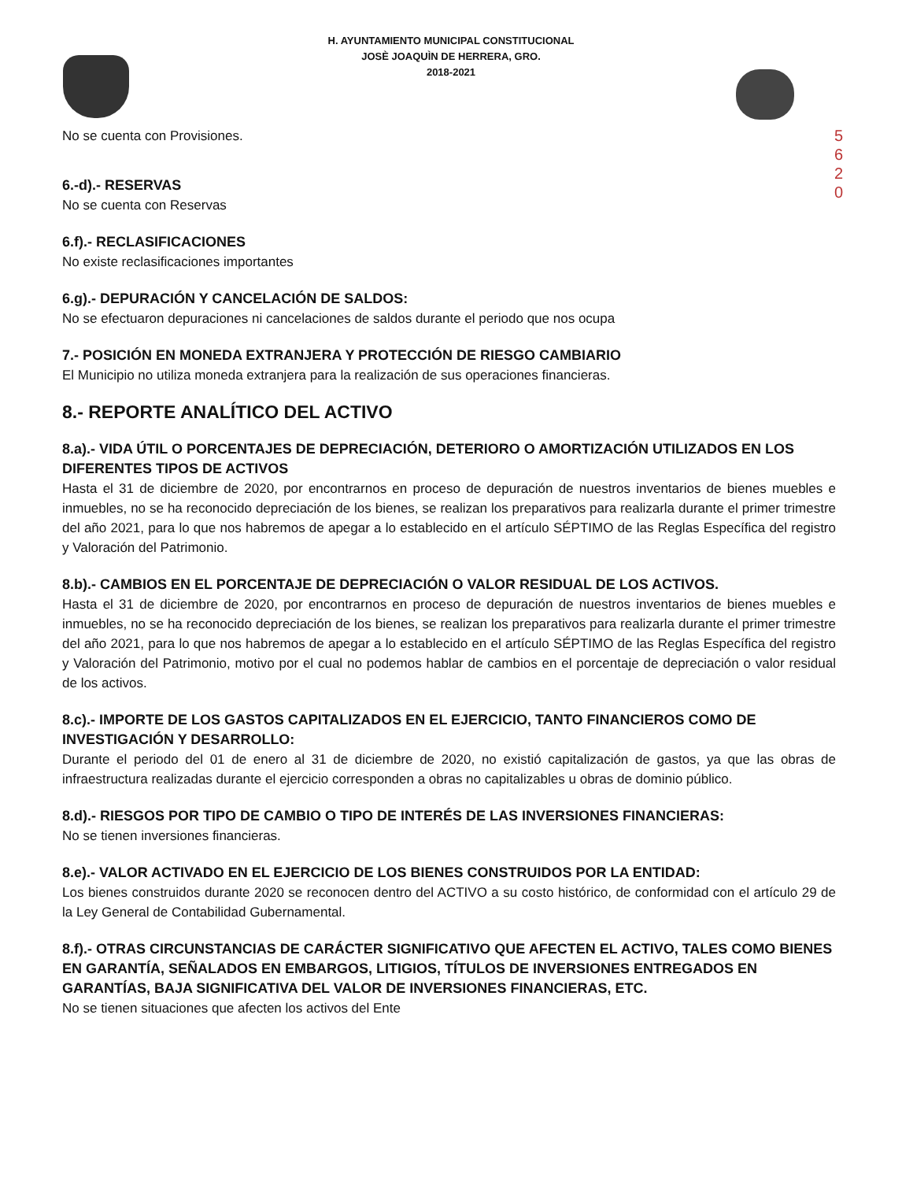5
6
2
0
H. AYUNTAMIENTO MUNICIPAL CONSTITUCIONAL
JOSÈ JOAQUÌN DE HERRERA, GRO.
2018-2021
No se cuenta con Provisiones.
6.-d).- RESERVAS
No se cuenta con Reservas
6.f).- RECLASIFICACIONES
No existe reclasificaciones importantes
6.g).- DEPURACIÓN Y CANCELACIÓN DE SALDOS:
No se efectuaron depuraciones ni cancelaciones de saldos durante el periodo que nos ocupa
7.- POSICIÓN EN MONEDA EXTRANJERA Y PROTECCIÓN DE RIESGO CAMBIARIO
El Municipio no utiliza moneda extranjera para la realización de sus operaciones financieras.
8.- REPORTE ANALÍTICO DEL ACTIVO
8.a).- VIDA ÚTIL O PORCENTAJES DE DEPRECIACIÓN, DETERIORO O AMORTIZACIÓN UTILIZADOS EN LOS DIFERENTES TIPOS DE ACTIVOS
Hasta el 31 de diciembre de 2020, por encontrarnos en proceso de depuración de nuestros inventarios de bienes muebles e inmuebles, no se ha reconocido depreciación de los bienes, se realizan los preparativos para realizarla durante el primer trimestre del año 2021, para lo que nos habremos de apegar a lo establecido en el artículo SÉPTIMO de las Reglas Específica del registro y Valoración del Patrimonio.
8.b).- CAMBIOS EN EL PORCENTAJE DE DEPRECIACIÓN O VALOR RESIDUAL DE LOS ACTIVOS.
Hasta el 31 de diciembre de 2020, por encontrarnos en proceso de depuración de nuestros inventarios de bienes muebles e inmuebles, no se ha reconocido depreciación de los bienes, se realizan los preparativos para realizarla durante el primer trimestre del año 2021, para lo que nos habremos de apegar a lo establecido en el artículo SÉPTIMO de las Reglas Específica del registro y Valoración del Patrimonio, motivo por el cual no podemos hablar de cambios en el porcentaje de depreciación o valor residual de los activos.
8.c).- IMPORTE DE LOS GASTOS CAPITALIZADOS EN EL EJERCICIO, TANTO FINANCIEROS COMO DE INVESTIGACIÓN Y DESARROLLO:
Durante el periodo del 01 de enero al 31 de diciembre de 2020, no existió capitalización de gastos, ya que las obras de infraestructura realizadas durante el ejercicio corresponden a obras no capitalizables u obras de dominio público.
8.d).- RIESGOS POR TIPO DE CAMBIO O TIPO DE INTERÉS DE LAS INVERSIONES FINANCIERAS:
No se tienen inversiones financieras.
8.e).- VALOR ACTIVADO EN EL EJERCICIO DE LOS BIENES CONSTRUIDOS POR LA ENTIDAD:
Los bienes construidos durante 2020 se reconocen dentro del ACTIVO a su costo histórico, de conformidad con el artículo 29 de la Ley General de Contabilidad Gubernamental.
8.f).- OTRAS CIRCUNSTANCIAS DE CARÁCTER SIGNIFICATIVO QUE AFECTEN EL ACTIVO, TALES COMO BIENES EN GARANTÍA, SEÑALADOS EN EMBARGOS, LITIGIOS, TÍTULOS DE INVERSIONES ENTREGADOS EN GARANTÍAS, BAJA SIGNIFICATIVA DEL VALOR DE INVERSIONES FINANCIERAS, ETC.
No se tienen situaciones que afecten los activos del Ente